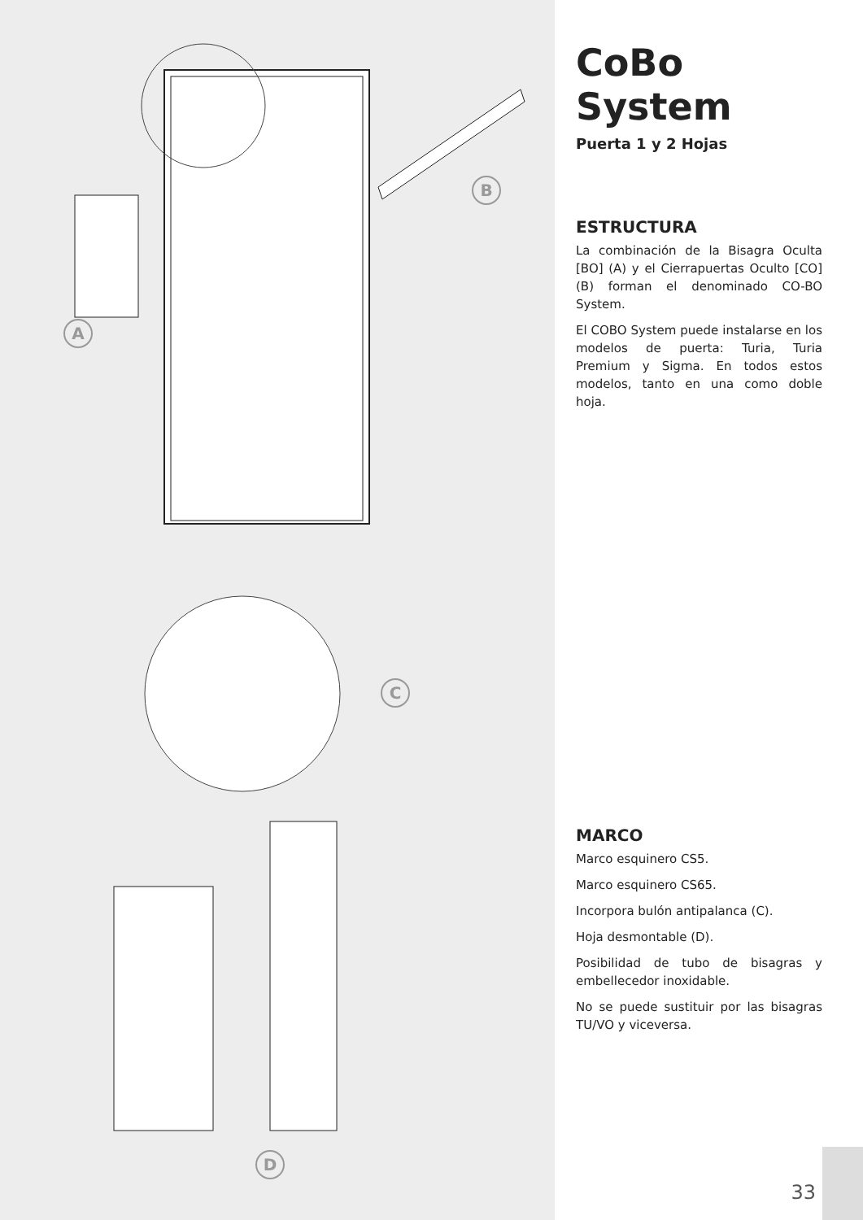B
A
C
D
CoBo System
Puerta 1 y 2 Hojas
ESTRUCTURA
La combinación de la Bisagra Oculta [BO] (A) y el Cierrapuertas Oculto [CO] (B) forman el denominado CO-BO System.
El COBO System puede instalarse en los modelos de puerta: Turia, Turia Premium y Sigma. En todos estos modelos, tanto en una como doble hoja.
MARCO
Marco esquinero CS5.
Marco esquinero CS65.
Incorpora bulón antipalanca (C).
Hoja desmontable (D).
Posibilidad de tubo de bisagras y embellecedor inoxidable.
No se puede sustituir por las bisagras TU/VO y viceversa.
33